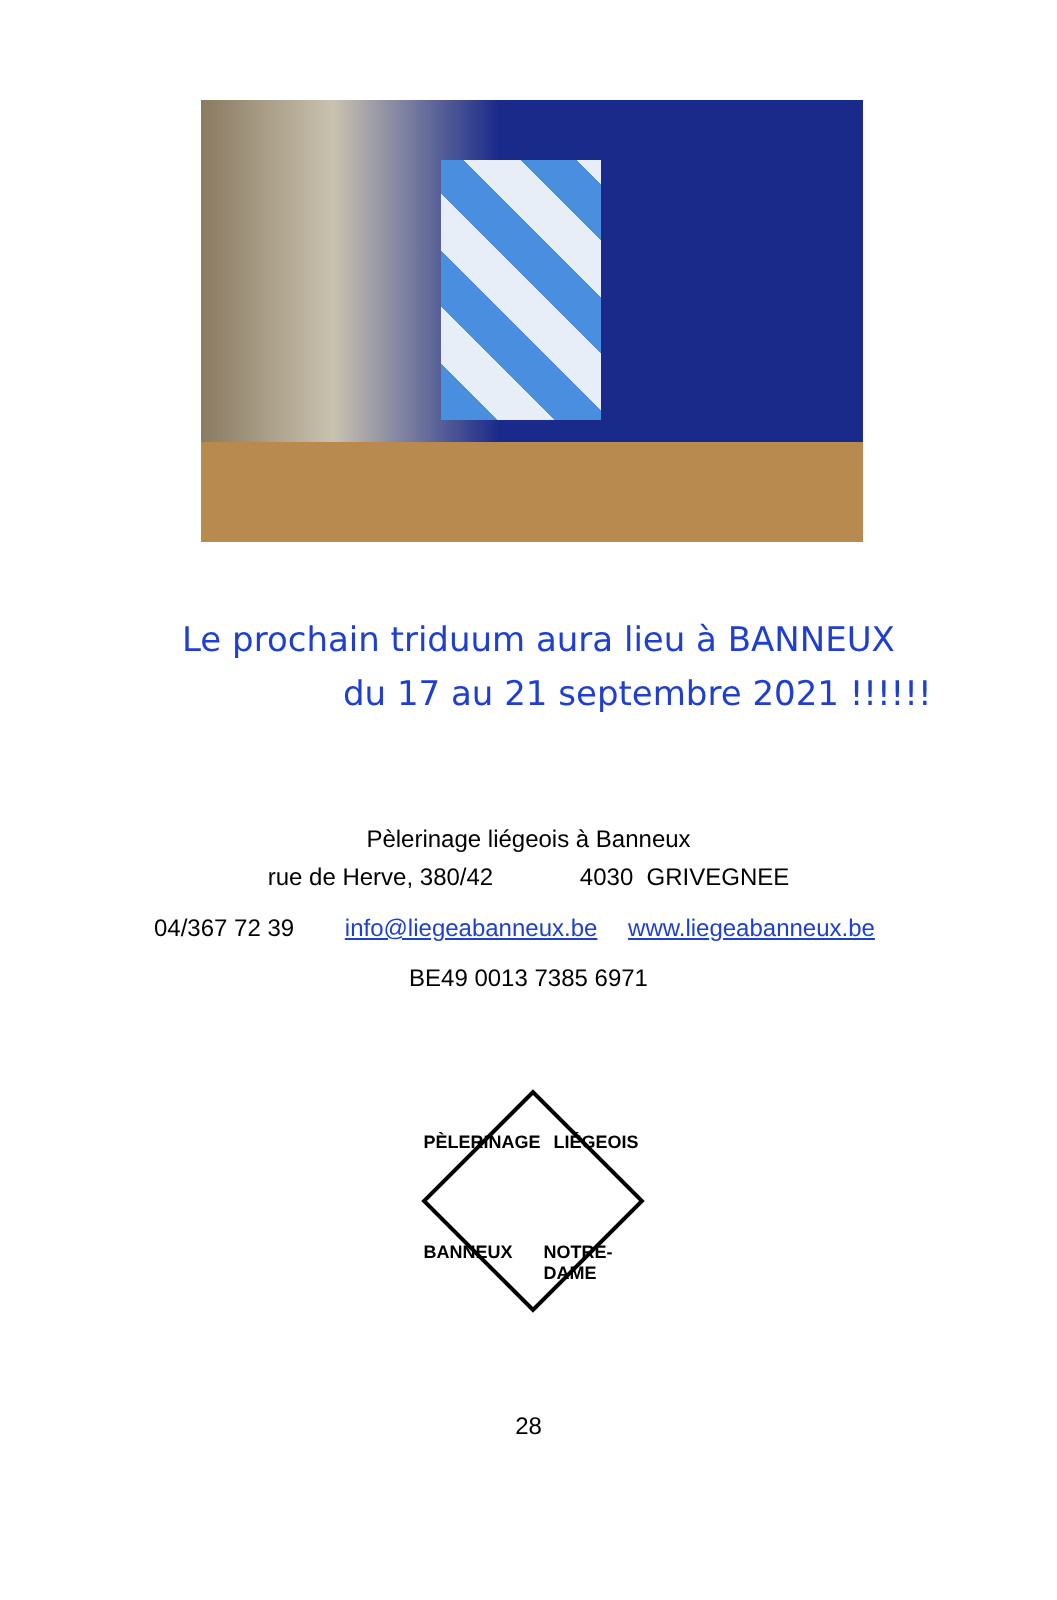Le prochain triduum aura lieu à BANNEUX
du 17 au 21 septembre 2021 !!!!!!
Pèlerinage liégeois à Banneux
rue de Herve, 380/42 4030 GRIVEGNEE
04/367 72 39 info@liegeabanneux.be www.liegeabanneux.be
BE49 0013 7385 6971
PÈLERINAGE LIÉGEOIS
BANNEUX NOTRE-DAME
28